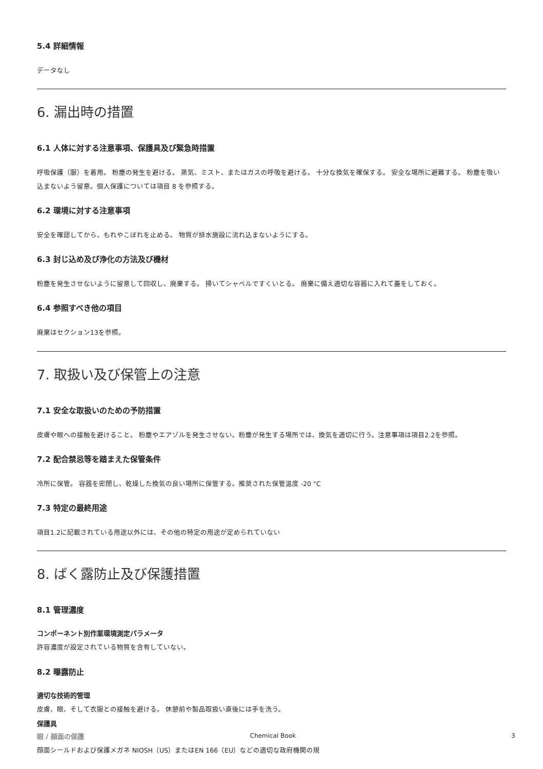5.4 詳細情報
データなし
6. 漏出時の措置
6.1 人体に対する注意事項、保護具及び緊急時措置
呼吸保護（服）を着用。 粉塵の発生を避ける。 蒸気、ミスト、またはガスの呼吸を避ける。 十分な換気を確保する。 安全な場所に避難する。 粉塵を吸い込まないよう留意。個人保護については項目 8 を参照する。
6.2 環境に対する注意事項
安全を確認してから、もれやこぼれを止める。 物質が排水施設に流れ込まないようにする。
6.3 封じ込め及び浄化の方法及び機材
粉塵を発生させないように留意して回収し、廃棄する。 掃いてシャベルですくいとる。 廃棄に備え適切な容器に入れて蓋をしておく。
6.4 参照すべき他の項目
廃棄はセクション13を参照。
7. 取扱い及び保管上の注意
7.1 安全な取扱いのための予防措置
皮膚や眼への接触を避けること。 粉塵やエアゾルを発生させない。粉塵が発生する場所では、換気を適切に行う。注意事項は項目2.2を参照。
7.2 配合禁忌等を踏まえた保管条件
冷所に保管。 容器を密閉し、乾燥した換気の良い場所に保管する。推奨された保管温度 -20 °C
7.3 特定の最終用途
項目1.2に記載されている用途以外には、その他の特定の用途が定められていない
8. ばく露防止及び保護措置
8.1 管理濃度
コンポーネント別作業環境測定パラメータ
許容濃度が設定されている物質を含有していない。
8.2 曝露防止
適切な技術的管理
皮膚、眼、そして衣服との接触を避ける。 休憩前や製品取扱い直後には手を洗う。
保護具
眼 / 顔面の保護
顔面シールドおよび保護メガネ NIOSH（US）またはEN 166（EU）などの適切な政府機関の規
Chemical Book 3